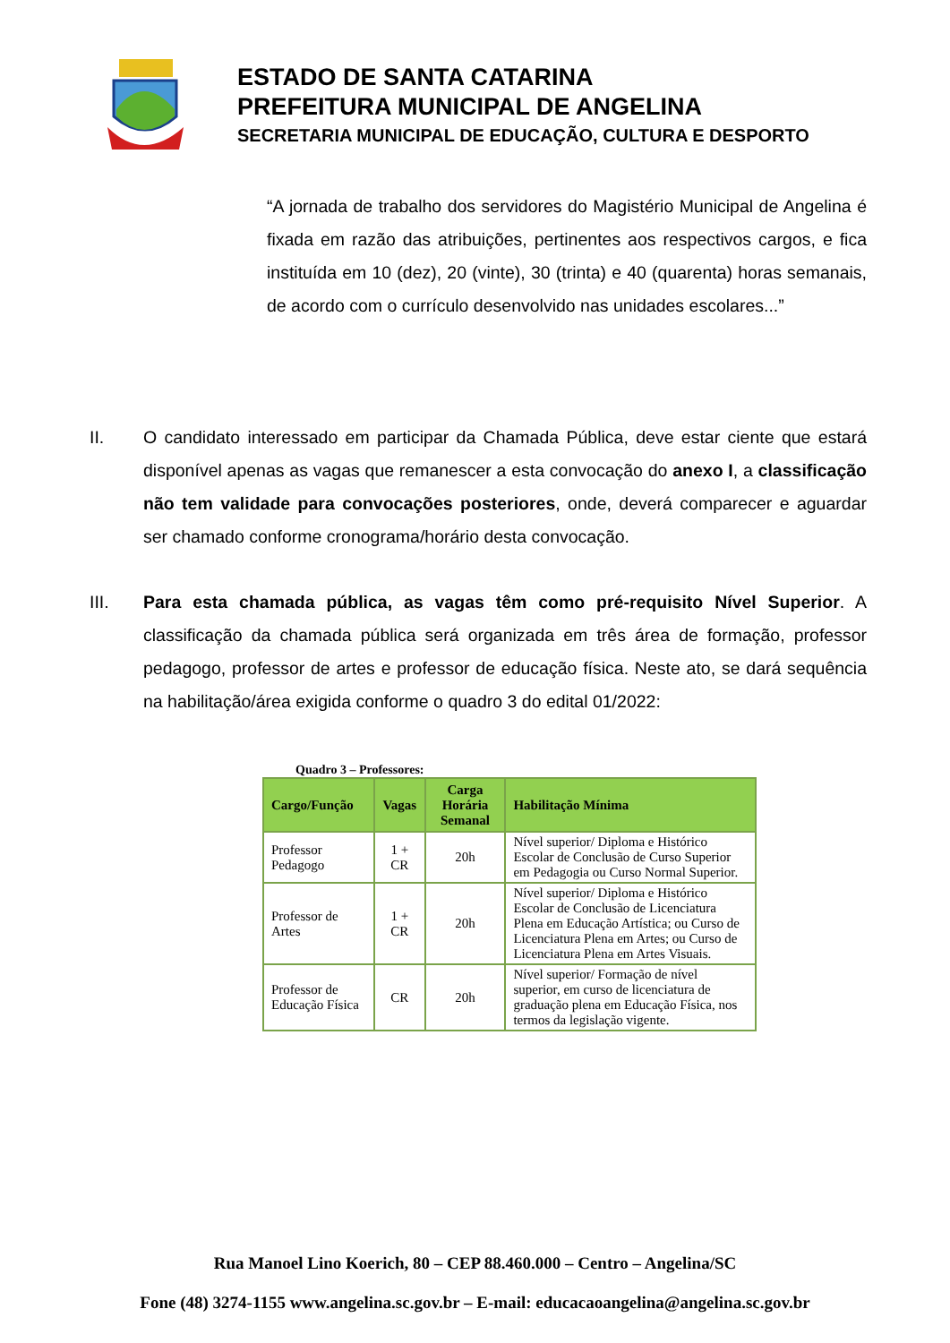ESTADO DE SANTA CATARINA
PREFEITURA MUNICIPAL DE ANGELINA
SECRETARIA MUNICIPAL DE EDUCAÇÃO, CULTURA E DESPORTO
“A jornada de trabalho dos servidores do Magistério Municipal de Angelina é fixada em razão das atribuições, pertinentes aos respectivos cargos, e fica instituída em 10 (dez), 20 (vinte), 30 (trinta) e 40 (quarenta) horas semanais, de acordo com o currículo desenvolvido nas unidades escolares...”
II. O candidato interessado em participar da Chamada Pública, deve estar ciente que estará disponível apenas as vagas que remanescer a esta convocação do anexo I, a classificação não tem validade para convocações posteriores, onde, deverá comparecer e aguardar ser chamado conforme cronograma/horário desta convocação.
III. Para esta chamada pública, as vagas têm como pré-requisito Nível Superior. A classificação da chamada pública será organizada em três área de formação, professor pedagogo, professor de artes e professor de educação física. Neste ato, se dará sequência na habilitação/área exigida conforme o quadro 3 do edital 01/2022:
Quadro 3 – Professores:
| Cargo/Função | Vagas | Carga Horária Semanal | Habilitação Mínima |
| --- | --- | --- | --- |
| Professor Pedagogo | 1 + CR | 20h | Nível superior/ Diploma e Histórico Escolar de Conclusão de Curso Superior em Pedagogia ou Curso Normal Superior. |
| Professor de Artes | 1 + CR | 20h | Nível superior/ Diploma e Histórico Escolar de Conclusão de Licenciatura Plena em Educação Artística; ou Curso de Licenciatura Plena em Artes; ou Curso de Licenciatura Plena em Artes Visuais. |
| Professor de Educação Física | CR | 20h | Nível superior/ Formação de nível superior, em curso de licenciatura de graduação plena em Educação Física, nos termos da legislação vigente. |
Rua Manoel Lino Koerich, 80 – CEP 88.460.000 – Centro – Angelina/SC
Fone (48) 3274-1155 www.angelina.sc.gov.br – E-mail: educacaoangelina@angelina.sc.gov.br